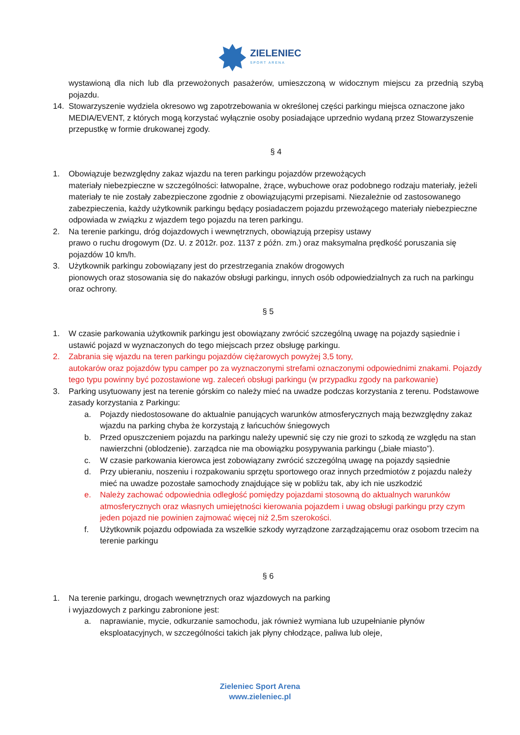ZIELENIEC
SPORT ARENA
wystawioną dla nich lub dla przewożonych pasażerów, umieszczoną w widocznym miejscu za przednią szybą pojazdu.
14. Stowarzyszenie wydziela okresowo wg zapotrzebowania w określonej części parkingu miejsca oznaczone jako MEDIA/EVENT, z których mogą korzystać wyłącznie osoby posiadające uprzednio wydaną przez Stowarzyszenie przepustkę w formie drukowanej zgody.
§ 4
1. Obowiązuje bezwzględny zakaz wjazdu na teren parkingu pojazdów przewożących
materiały niebezpieczne w szczególności: łatwopalne, żrące, wybuchowe oraz podobnego rodzaju materiały, jeżeli materiały te nie zostały zabezpieczone zgodnie z obowiązującymi przepisami. Niezależnie od zastosowanego zabezpieczenia, każdy użytkownik parkingu będący posiadaczem pojazdu przewożącego materiały niebezpieczne odpowiada w związku z wjazdem tego pojazdu na teren parkingu.
2. Na terenie parkingu, dróg dojazdowych i wewnętrznych, obowiązują przepisy ustawy
prawo o ruchu drogowym (Dz. U. z 2012r. poz. 1137 z późn. zm.) oraz maksymalna prędkość poruszania się pojazdów 10 km/h.
3. Użytkownik parkingu zobowiązany jest do przestrzegania znaków drogowych
pionowych oraz stosowania się do nakazów obsługi parkingu, innych osób odpowiedzialnych za ruch na parkingu oraz ochrony.
§ 5
1. W czasie parkowania użytkownik parkingu jest obowiązany zwrócić szczególną uwagę na pojazdy sąsiednie i ustawić pojazd w wyznaczonych do tego miejscach przez obsługę parkingu.
2. Zabrania się wjazdu na teren parkingu pojazdów ciężarowych powyżej 3,5 tony,
autokarów oraz pojazdów typu camper po za wyznaczonymi strefami oznaczonymi odpowiednimi znakami. Pojazdy tego typu powinny być pozostawione wg. zaleceń obsługi parkingu (w przypadku zgody na parkowanie)
3. Parking usytuowany jest na terenie górskim co należy mieć na uwadze podczas korzystania z terenu. Podstawowe zasady korzystania z Parkingu:
a. Pojazdy niedostosowane do aktualnie panujących warunków atmosferycznych mają bezwzględny zakaz wjazdu na parking chyba że korzystają z łańcuchów śniegowych
b. Przed opuszczeniem pojazdu na parkingu należy upewnić się czy nie grozi to szkodą ze względu na stan nawierzchni (oblodzenie). zarządca nie ma obowiązku posypywania parkingu („białe miasto”).
c. W czasie parkowania kierowca jest zobowiązany zwrócić szczególną uwagę na pojazdy sąsiednie
d. Przy ubieraniu, noszeniu i rozpakowaniu sprzętu sportowego oraz innych przedmiotów z pojazdu należy mieć na uwadze pozostałe samochody znajdujące się w pobliżu tak, aby ich nie uszkodzić
e. Należy zachować odpowiednia odległość pomiędzy pojazdami stosowną do aktualnych warunków atmosferycznych oraz własnych umiejętności kierowania pojazdem i uwag obsługi parkingu przy czym jeden pojazd nie powinien zajmować więcej niż 2,5m szerokości.
f. Użytkownik pojazdu odpowiada za wszelkie szkody wyrządzone zarządzającemu oraz osobom trzecim na terenie parkingu
§ 6
1. Na terenie parkingu, drogach wewnętrznych oraz wjazdowych na parking
i wyjazdowych z parkingu zabronione jest:
a. naprawianie, mycie, odkurzanie samochodu, jak również wymiana lub uzupełnianie płynów eksploatacyjnych, w szczególności takich jak płyny chłodzące, paliwa lub oleje,
Zieleniec Sport Arena
www.zieleniec.pl